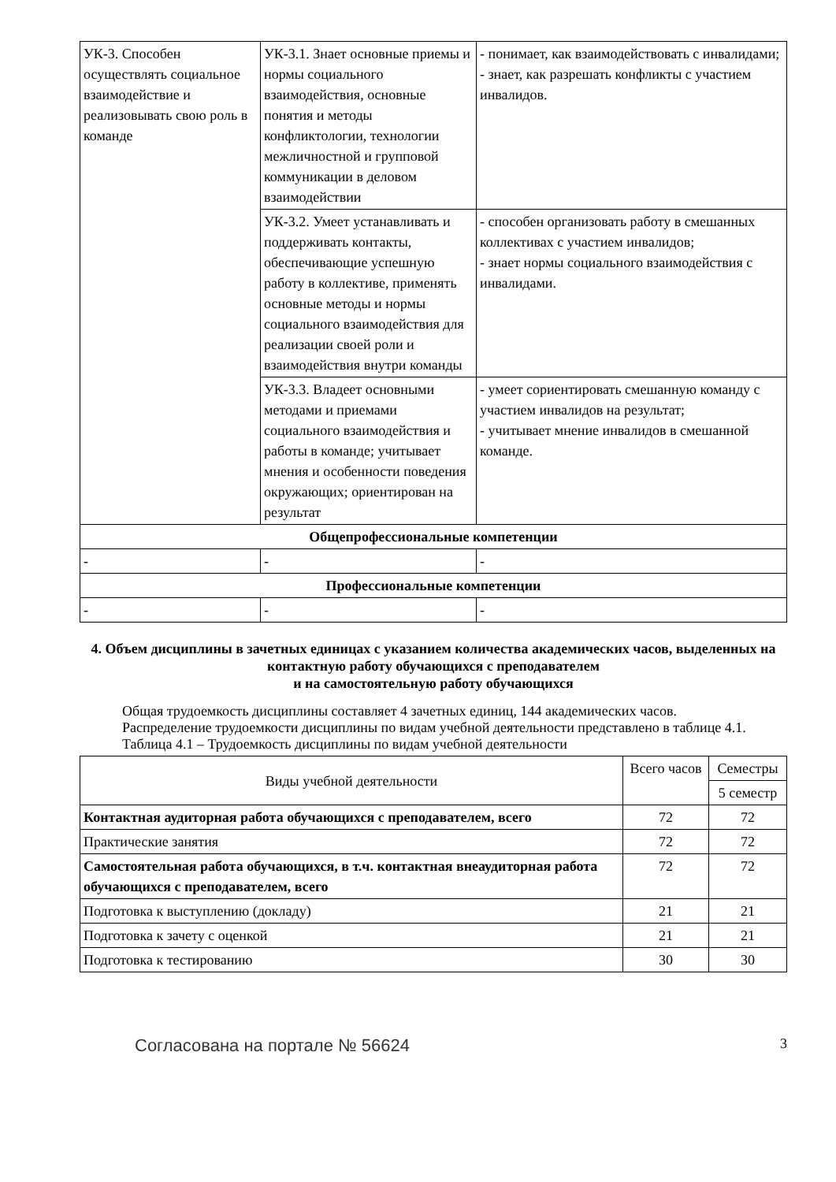| УК-3. Способен осуществлять социальное взаимодействие и реализовывать свою роль в команде | УК-3.1. Знает основные приемы и нормы социального взаимодействия, основные понятия и методы конфликтологии, технологии межличностной и групповой коммуникации в деловом взаимодействии | - понимает, как взаимодействовать с инвалидами; - знает, как разрешать конфликты с участием инвалидов. |
| | УК-3.2. Умеет устанавливать и поддерживать контакты, обеспечивающие успешную работу в коллективе, применять основные методы и нормы социального взаимодействия для реализации своей роли и взаимодействия внутри команды | - способен организовать работу в смешанных коллективах с участием инвалидов; - знает нормы социального взаимодействия с инвалидами. |
| | УК-3.3. Владеет основными методами и приемами социального взаимодействия и работы в команде; учитывает мнения и особенности поведения окружающих; ориентирован на результат | - умеет сориентировать смешанную команду с участием инвалидов на результат; - учитывает мнение инвалидов в смешанной команде. |
| Общепрофессиональные компетенции | | |
| - | - | - |
| Профессиональные компетенции | | |
| - | - | - |
4. Объем дисциплины в зачетных единицах с указанием количества академических часов, выделенных на контактную работу обучающихся с преподавателем
и на самостоятельную работу обучающихся
Общая трудоемкость дисциплины составляет 4 зачетных единиц, 144 академических часов.
Распределение трудоемкости дисциплины по видам учебной деятельности представлено в таблице 4.1.
Таблица 4.1 – Трудоемкость дисциплины по видам учебной деятельности
| Виды учебной деятельности | Всего часов | Семестры |
| --- | --- | --- |
| | | 5 семестр |
| Контактная аудиторная работа обучающихся с преподавателем, всего | 72 | 72 |
| Практические занятия | 72 | 72 |
| Самостоятельная работа обучающихся, в т.ч. контактная внеаудиторная работа обучающихся с преподавателем, всего | 72 | 72 |
| Подготовка к выступлению (докладу) | 21 | 21 |
| Подготовка к зачету с оценкой | 21 | 21 |
| Подготовка к тестированию | 30 | 30 |
Согласована на портале № 56624 3